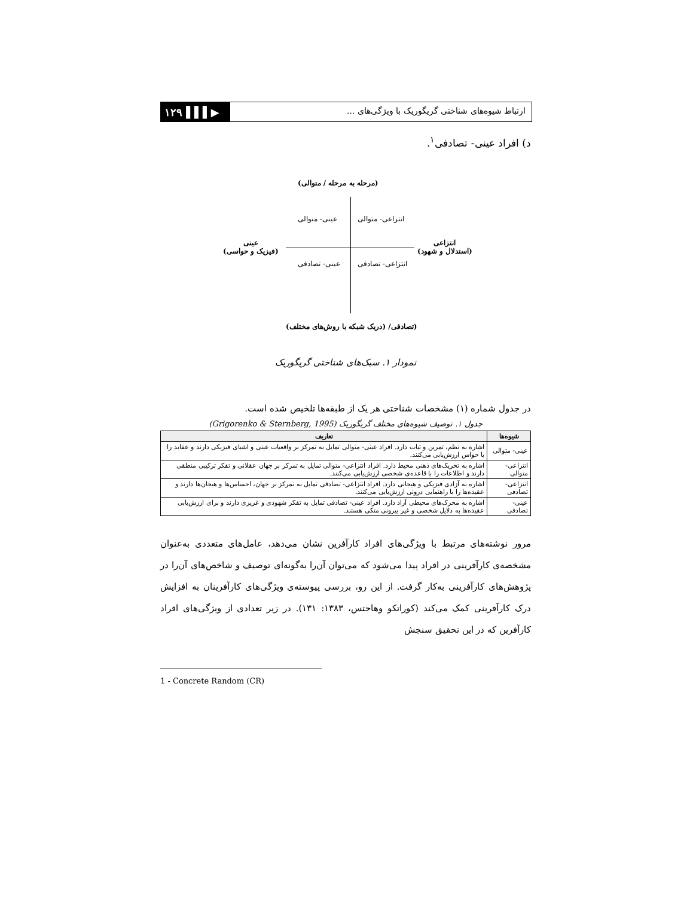۱۲۹ ▌▌▌▶
ارتباط شیوه‌های شناختی گریگوریک با ویژگی‌های ...
د) افراد عینی- تصادفی<sup>۱</sup>.
(مرحله به مرحله / متوالی)
انتزاعی- متوالی
عینی- متوالی
انتزاعی
(استدلال و شهود)
عینی
(فیزیک و حواسی)
انتزاعی- تصادفی
عینی- تصادفی
(تصادفی/ (دریک شبکه با روش‌های مختلف)
نمودار ۱. سبک‌های شناختی گریگوریک
در جدول شماره (۱) مشخصات شناختی هر یک از طبقه‌ها تلخیص شده است.
جدول ۱. توصیف شیوه‌های مختلف گریگوریک (Grigorenko & Sternberg, 1995)
| شیوه‌ها | تعاریف |
| --- | --- |
| عینی- متوالی | اشاره به نظم، تمرین و ثبات دارد. افراد عینی- متوالی تمایل به تمرکز بر واقعیات عینی و اشیای فیزیکی دارند و عقاید را با حواس ارزش‌یابی می‌کنند. |
| انتزاعی- متوالی | اشاره به تحریک‌های ذهنی محیط دارد. افراد انتزاعی- متوالی تمایل به تمرکز بر جهان عقلانی و تفکر ترکیبی منطقی دارند و اطلاعات را با قاعده‌ی شخصی ارزش‌یابی می‌کنند. |
| انتزاعی- تصادفی | اشاره به آزادی فیزیکی و هیجانی دارد. افراد انتزاعی- تصادفی تمایل به تمرکز بر جهان، احساس‌ها و هیجان‌ها دارند و عقیده‌ها را با راهنمایی درونی ارزش‌یابی می‌کنند. |
| عینی- تصادفی | اشاره به محرک‌های محیطی آزاد دارد. افراد عینی- تصادفی تمایل به تفکر شهودی و غریزی دارند و برای ارزش‌یابی عقیده‌ها به دلایل شخصی و غیر بیرونی متکی هستند. |
مرور نوشته‌های مرتبط با ویژگی‌های افراد کارآفرین نشان می‌دهد، عامل‌های متعددی به‌عنوان مشخصه‌ی کارآفرینی در افراد پیدا می‌شود که می‌توان آن‌را به‌گونه‌ای توصیف و شاخص‌های آن‌را در پژوهش‌های کارآفرینی به‌کار گرفت. از این رو، بررسی پیوسته‌ی ویژگی‌های کارآفرینان به افزایش درک کارآفرینی کمک می‌کند (کوراتکو وهاجتس، ۱۳۸۳: ۱۳۱). در زیر تعدادی از ویژگی‌های افراد کارآفرین که در این تحقیق سنجش
1 - Concrete Random (CR)